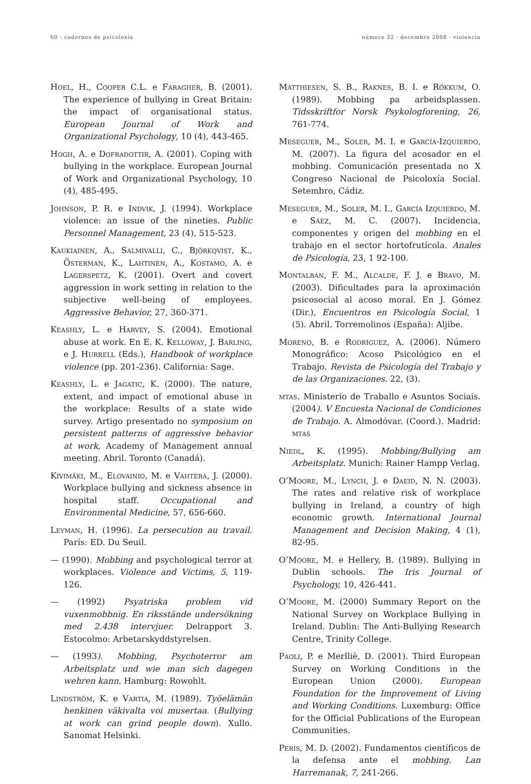60 · cadernos de psicoloxía número 32 · decembro 2008 · violencia
Hoel, H., Cooper C.L. e Faragher, B. (2001). The experience of bullying in Great Britain: the impact of organisational status. European Journal of Work and Organizational Psychology, 10 (4), 443-465.
Hogh, A. e Dofradottir, A. (2001). Coping with bullying in the workplace. European Journal of Work and Organizational Psychology, 10 (4), 485-495.
Johnson, P. R. e Indvik, J. (1994). Workplace violence: an issue of the nineties. Public Personnel Management, 23 (4), 515-523.
Kaukiainen, A., Salmivalli, C., Björkqvist, K., Österman, K., Lahtinen, A., Kostamo, A. e Lagerspetz, K. (2001). Overt and covert aggression in work setting in relation to the subjective well-being of employees. Aggressive Behavior, 27, 360-371.
Keashly, L. e Harvey, S. (2004). Emotional abuse at work. En E. K. Kelloway, J. Barling, e J. Hurrell (Eds.), Handbook of workplace violence (pp. 201-236). California: Sage.
Keashly, L. e Jagatic, K. (2000). The nature, extent, and impact of emotional abuse in the workplace: Results of a state wide survey. Artigo presentado no symposium on persistent patterns of aggressive behavior at work, Academy of Management annual meeting. Abril. Toronto (Canadá).
Kivimäki, M., Elovainio, M. e Vahtera, J. (2000). Workplace bullying and sickness absence in hospital staff. Occupational and Environmental Medicine, 57, 656-660.
Leyman, H. (1996). La persecution au travail. París: ED. Du Seuil.
— (1990). Mobbing and psychological terror at workplaces. Violence and Victims, 5, 119-126.
— (1992) Psyatriska problem vid vuxenmobbnig. En riksstände undersökning med 2.438 intervjuer. Delrapport 3. Estocolmo: Arbetarskyddstyrelsen.
— (1993). Mobbing, Psychoterror am Arbeitsplatz und wie man sich dagegen wehren kann. Hamburg: Rowohlt.
Lindström, K. e Vartia, M. (1989). Työelämän henkinen väkivalta voi musertaa. (Bullying at work can grind people down). Xullo. Sanomat Helsinki.
Matthiesen, S. B., Raknes, B. I. e Rökkum, O. (1989). Mobbing pa arbeidsplassen. Tidsskriftfor Norsk Psykologforening, 26, 761-774.
Meseguer, M., Soler, M. I. e García-Izquierdo, M. (2007). La figura del acosador en el mobbing. Comunicación presentada no X Congreso Nacional de Psicoloxía Social. Setembro, Cádiz.
Meseguer, M., Soler, M. I., García Izquierdo, M. e Sáez, M. C. (2007). Incidencia, componentes y origen del mobbing en el trabajo en el sector hortofrutícola. Anales de Psicología, 23, 1 92-100.
Montalbán, F. M., Alcalde, F. J. e Bravo, M. (2003). Dificultades para la aproximación psicosocial al acoso moral. En J. Gómez (Dir.), Encuentros en Psicología Social, 1 (5). Abril. Torremolinos (España): Aljibe.
Moreno, B. e Rodríguez, A. (2006). Número Monográfico: Acoso Psicológico en el Trabajo. Revista de Psicología del Trabajo y de las Organizaciones. 22, (3).
mtas. Ministerio de Traballo e Asuntos Sociais. (2004). V Encuesta Nacional de Condiciones de Trabajo. A. Almodóvar. (Coord.). Madrid: mtas
Niedl, K. (1995). Mobbing/Bullying am Arbeitsplatz. Munich: Rainer Hampp Verlag.
O’Moore, M., Lynch, J. e Daeid, N. N. (2003). The rates and relative risk of workplace bullying in Ireland, a country of high economic growth. International Journal Management and Decision Making, 4 (1), 82-95.
O’Moore, M. e Hellery, B. (1989). Bullying in Dublin schools. The Iris Journal of Psychology, 10, 426-441.
O’Moore, M. (2000) Summary Report on the National Survey on Workplace Bullying in Ireland. Dublin: The Anti-Bullying Research Centre, Trinity College.
Paoli, P. e Merlliè, D. (2001). Third European Survey on Working Conditions in the European Union (2000). European Foundation for the Improvement of Living and Working Conditions. Luxemburg: Office for the Official Publications of the European Communities.
Peris, M. D. (2002). Fundamentos científicos de la defensa ante el mobbing. Lan Harremanak, 7, 241-266.